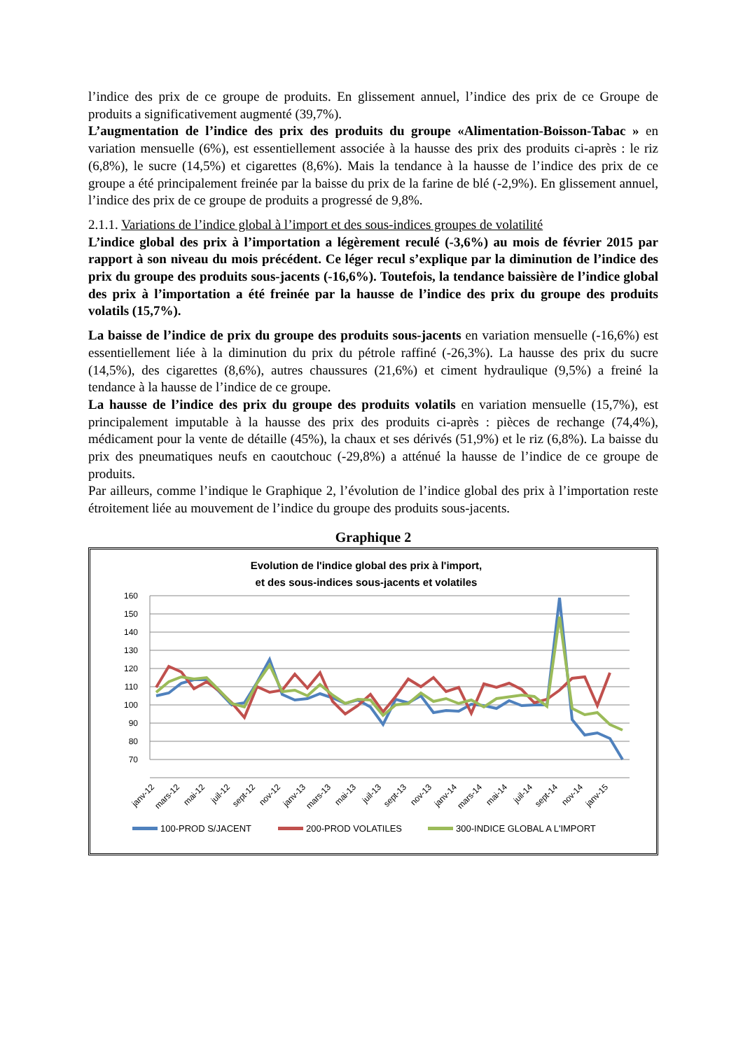l’indice des prix de ce groupe de produits. En glissement annuel, l’indice des prix de ce Groupe de produits a significativement augmenté (39,7%).
L’augmentation de l’indice des prix des produits du groupe «Alimentation-Boisson-Tabac » en variation mensuelle (6%), est essentiellement associée à la hausse des prix des produits ci-après : le riz (6,8%), le sucre (14,5%) et cigarettes (8,6%). Mais la tendance à la hausse de l’indice des prix de ce groupe a été principalement freinée par la baisse du prix de la farine de blé (-2,9%). En glissement annuel, l’indice des prix de ce groupe de produits a progressé de 9,8%.
2.1.1. Variations de l’indice global à l’import et des sous-indices groupes de volatilité
L’indice global des prix à l’importation a légèrement reculé (-3,6%) au mois de février 2015 par rapport à son niveau du mois précédent. Ce léger recul s’explique par la diminution de l’indice des prix du groupe des produits sous-jacents (-16,6%). Toutefois, la tendance baissière de l’indice global des prix à l’importation a été freinée par la hausse de l’indice des prix du groupe des produits volatils (15,7%).
La baisse de l’indice de prix du groupe des produits sous-jacents en variation mensuelle (-16,6%) est essentiellement liée à la diminution du prix du pétrole raffiné (-26,3%). La hausse des prix du sucre (14,5%), des cigarettes (8,6%), autres chaussures (21,6%) et ciment hydraulique (9,5%) a freiné la tendance à la hausse de l’indice de ce groupe.
La hausse de l’indice des prix du groupe des produits volatils en variation mensuelle (15,7%), est principalement imputable à la hausse des prix des produits ci-après : pièces de rechange (74,4%), médicament pour la vente de détaille (45%), la chaux et ses dérivés (51,9%) et le riz (6,8%). La baisse du prix des pneumatiques neufs en caoutchouc (-29,8%) a atténué la hausse de l’indice de ce groupe de produits.
Par ailleurs, comme l’indique le Graphique 2, l’évolution de l’indice global des prix à l’importation reste étroitement liée au mouvement de l’indice du groupe des produits sous-jacents.
Graphique 2
Evolution de l'indice global des prix à l'import,
et des sous-indices sous-jacents et volatiles
160
150
140
130
120
110
100
90
80
70
janv-12
mars-12
mai-12
juil-12
sept-12
nov-12
janv-13
mars-13
mai-13
juil-13
sept-13
nov-13
janv-14
mars-14
mai-14
juil-14
sept-14
nov-14
janv-15
100-PROD S/JACENT
200-PROD VOLATILES
300-INDICE GLOBAL A L'IMPORT